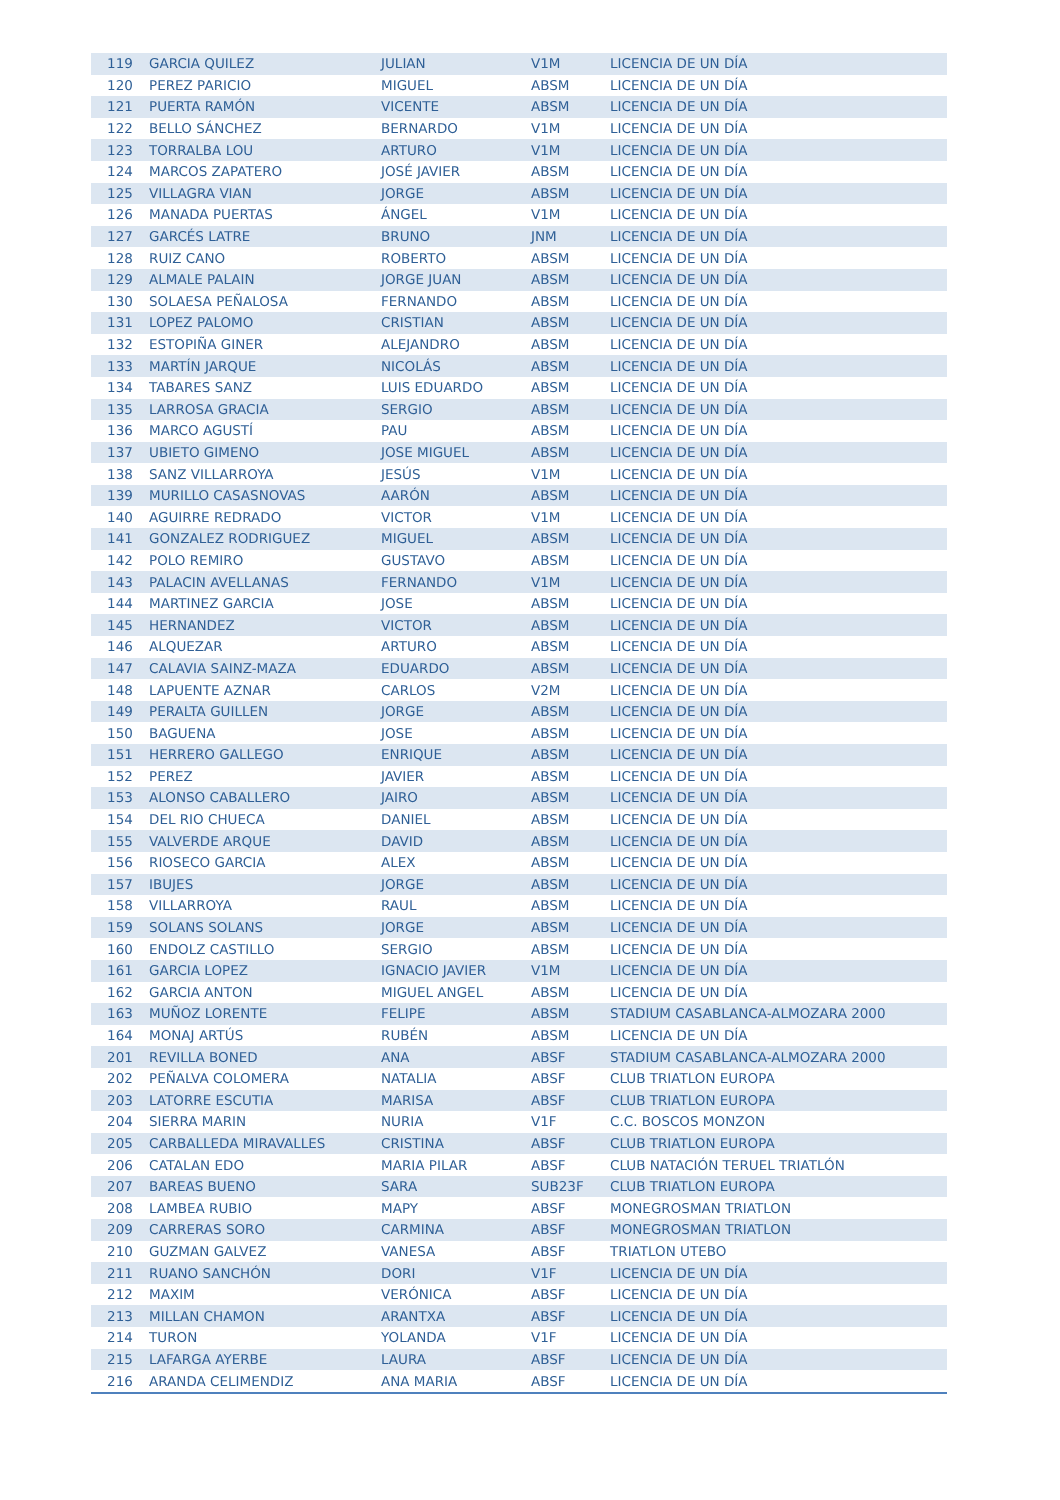| 119 | GARCIA QUILEZ | JULIAN | V1M | LICENCIA DE UN DÍA |
| 120 | PEREZ PARICIO | MIGUEL | ABSM | LICENCIA DE UN DÍA |
| 121 | PUERTA RAMÓN | VICENTE | ABSM | LICENCIA DE UN DÍA |
| 122 | BELLO SÁNCHEZ | BERNARDO | V1M | LICENCIA DE UN DÍA |
| 123 | TORRALBA LOU | ARTURO | V1M | LICENCIA DE UN DÍA |
| 124 | MARCOS ZAPATERO | JOSÉ JAVIER | ABSM | LICENCIA DE UN DÍA |
| 125 | VILLAGRA VIAN | JORGE | ABSM | LICENCIA DE UN DÍA |
| 126 | MANADA PUERTAS | ÁNGEL | V1M | LICENCIA DE UN DÍA |
| 127 | GARCÉS LATRE | BRUNO | JNM | LICENCIA DE UN DÍA |
| 128 | RUIZ CANO | ROBERTO | ABSM | LICENCIA DE UN DÍA |
| 129 | ALMALE PALAIN | JORGE JUAN | ABSM | LICENCIA DE UN DÍA |
| 130 | SOLAESA PEÑALOSA | FERNANDO | ABSM | LICENCIA DE UN DÍA |
| 131 | LOPEZ PALOMO | CRISTIAN | ABSM | LICENCIA DE UN DÍA |
| 132 | ESTOPIÑA GINER | ALEJANDRO | ABSM | LICENCIA DE UN DÍA |
| 133 | MARTÍN JARQUE | NICOLÁS | ABSM | LICENCIA DE UN DÍA |
| 134 | TABARES SANZ | LUIS EDUARDO | ABSM | LICENCIA DE UN DÍA |
| 135 | LARROSA GRACIA | SERGIO | ABSM | LICENCIA DE UN DÍA |
| 136 | MARCO AGUSTÍ | PAU | ABSM | LICENCIA DE UN DÍA |
| 137 | UBIETO GIMENO | JOSE MIGUEL | ABSM | LICENCIA DE UN DÍA |
| 138 | SANZ VILLARROYA | JESÚS | V1M | LICENCIA DE UN DÍA |
| 139 | MURILLO CASASNOVAS | AARÓN | ABSM | LICENCIA DE UN DÍA |
| 140 | AGUIRRE REDRADO | VICTOR | V1M | LICENCIA DE UN DÍA |
| 141 | GONZALEZ RODRIGUEZ | MIGUEL | ABSM | LICENCIA DE UN DÍA |
| 142 | POLO REMIRO | GUSTAVO | ABSM | LICENCIA DE UN DÍA |
| 143 | PALACIN AVELLANAS | FERNANDO | V1M | LICENCIA DE UN DÍA |
| 144 | MARTINEZ GARCIA | JOSE | ABSM | LICENCIA DE UN DÍA |
| 145 | HERNANDEZ | VICTOR | ABSM | LICENCIA DE UN DÍA |
| 146 | ALQUEZAR | ARTURO | ABSM | LICENCIA DE UN DÍA |
| 147 | CALAVIA SAINZ-MAZA | EDUARDO | ABSM | LICENCIA DE UN DÍA |
| 148 | LAPUENTE AZNAR | CARLOS | V2M | LICENCIA DE UN DÍA |
| 149 | PERALTA GUILLEN | JORGE | ABSM | LICENCIA DE UN DÍA |
| 150 | BAGUENA | JOSE | ABSM | LICENCIA DE UN DÍA |
| 151 | HERRERO GALLEGO | ENRIQUE | ABSM | LICENCIA DE UN DÍA |
| 152 | PEREZ | JAVIER | ABSM | LICENCIA DE UN DÍA |
| 153 | ALONSO CABALLERO | JAIRO | ABSM | LICENCIA DE UN DÍA |
| 154 | DEL RIO CHUECA | DANIEL | ABSM | LICENCIA DE UN DÍA |
| 155 | VALVERDE ARQUE | DAVID | ABSM | LICENCIA DE UN DÍA |
| 156 | RIOSECO GARCIA | ALEX | ABSM | LICENCIA DE UN DÍA |
| 157 | IBUJES | JORGE | ABSM | LICENCIA DE UN DÍA |
| 158 | VILLARROYA | RAUL | ABSM | LICENCIA DE UN DÍA |
| 159 | SOLANS SOLANS | JORGE | ABSM | LICENCIA DE UN DÍA |
| 160 | ENDOLZ CASTILLO | SERGIO | ABSM | LICENCIA DE UN DÍA |
| 161 | GARCIA LOPEZ | IGNACIO JAVIER | V1M | LICENCIA DE UN DÍA |
| 162 | GARCIA ANTON | MIGUEL ANGEL | ABSM | LICENCIA DE UN DÍA |
| 163 | MUÑOZ LORENTE | FELIPE | ABSM | STADIUM CASABLANCA-ALMOZARA 2000 |
| 164 | MONAJ ARTÚS | RUBÉN | ABSM | LICENCIA DE UN DÍA |
| 201 | REVILLA BONED | ANA | ABSF | STADIUM CASABLANCA-ALMOZARA 2000 |
| 202 | PEÑALVA COLOMERA | NATALIA | ABSF | CLUB TRIATLON EUROPA |
| 203 | LATORRE ESCUTIA | MARISA | ABSF | CLUB TRIATLON EUROPA |
| 204 | SIERRA MARIN | NURIA | V1F | C.C. BOSCOS MONZON |
| 205 | CARBALLEDA MIRAVALLES | CRISTINA | ABSF | CLUB TRIATLON EUROPA |
| 206 | CATALAN EDO | MARIA PILAR | ABSF | CLUB NATACIÓN TERUEL TRIATLÓN |
| 207 | BAREAS BUENO | SARA | SUB23F | CLUB TRIATLON EUROPA |
| 208 | LAMBEA RUBIO | MAPY | ABSF | MONEGROSMAN TRIATLON |
| 209 | CARRERAS SORO | CARMINA | ABSF | MONEGROSMAN TRIATLON |
| 210 | GUZMAN GALVEZ | VANESA | ABSF | TRIATLON UTEBO |
| 211 | RUANO SANCHÓN | DORI | V1F | LICENCIA DE UN DÍA |
| 212 | MAXIM | VERÓNICA | ABSF | LICENCIA DE UN DÍA |
| 213 | MILLAN CHAMON | ARANTXA | ABSF | LICENCIA DE UN DÍA |
| 214 | TURON | YOLANDA | V1F | LICENCIA DE UN DÍA |
| 215 | LAFARGA AYERBE | LAURA | ABSF | LICENCIA DE UN DÍA |
| 216 | ARANDA CELIMENDIZ | ANA MARIA | ABSF | LICENCIA DE UN DÍA |